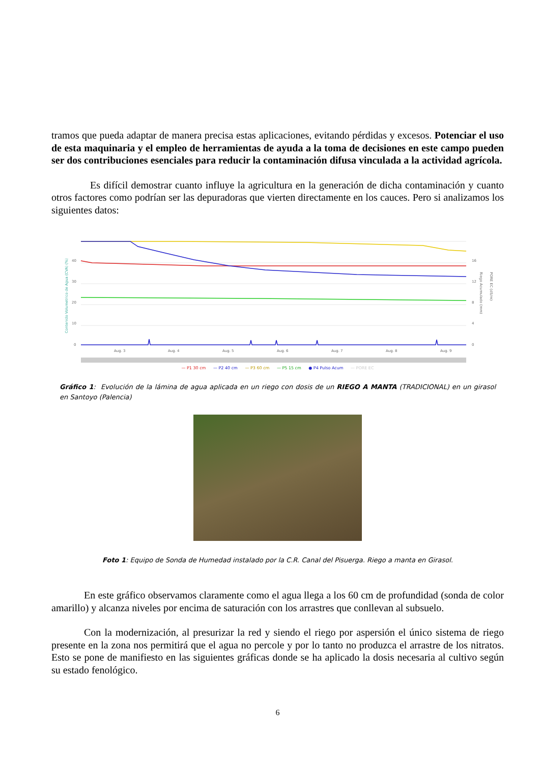tramos que pueda adaptar de manera precisa estas aplicaciones, evitando pérdidas y excesos. Potenciar el uso de esta maquinaria y el empleo de herramientas de ayuda a la toma de decisiones en este campo pueden ser dos contribuciones esenciales para reducir la contaminación difusa vinculada a la actividad agrícola.
Es difícil demostrar cuanto influye la agricultura en la generación de dicha contaminación y cuanto otros factores como podrían ser las depuradoras que vierten directamente en los cauces. Pero si analizamos los siguientes datos:
40
30
20
10
0
16
12
8
4
0
Aug. 3
Aug. 4
Aug. 5
Aug. 6
Aug. 7
Aug. 8
Aug. 9
Contenido Volumetrico de Agua (CVA) (%)
Riego Acumulado (mm)
PORE EC (dS/m)
— P1 30 cm — P2 40 cm — P3 60 cm — P5 15 cm ● P4 Pulso Acum — PORE EC
Gráfico 1: Evolución de la lámina de agua aplicada en un riego con dosis de un RIEGO A MANTA (TRADICIONAL) en un girasol en Santoyo (Palencia)
Foto 1: Equipo de Sonda de Humedad instalado por la C.R. Canal del Pisuerga. Riego a manta en Girasol.
En este gráfico observamos claramente como el agua llega a los 60 cm de profundidad (sonda de color amarillo) y alcanza niveles por encima de saturación con los arrastres que conllevan al subsuelo.
Con la modernización, al presurizar la red y siendo el riego por aspersión el único sistema de riego presente en la zona nos permitirá que el agua no percole y por lo tanto no produzca el arrastre de los nitratos. Esto se pone de manifiesto en las siguientes gráficas donde se ha aplicado la dosis necesaria al cultivo según su estado fenológico.
6